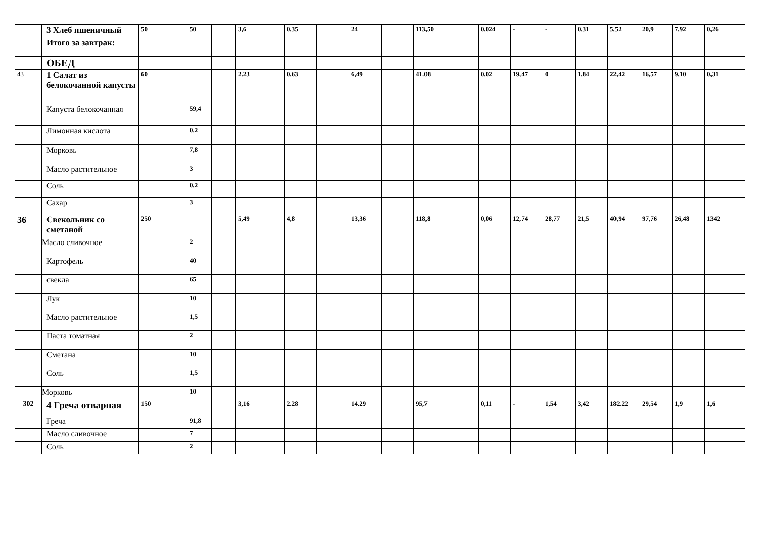| | 3 Хлеб пшеничный | 50 | | 50 | | 3,6 | | 0,35 | | 24 | | 113,50 | | 0,024 | - | - | 0,31 | 5,52 | 20,9 | 7,92 | 0,26 |
| | Итого за завтрак: | | | | | | | | | | | | | | | | | | | | |
| | ОБЕД | | | | | | | | | | | | | | | | | | | | |
| 43 | 1 Салат из белокочанной капусты | 60 | | | | 2.23 | | 0,63 | | 6,49 | | 41.08 | | 0,02 | 19,47 | 0 | 1,84 | 22,42 | 16,57 | 9,10 | 0,31 |
| | Капуста белокочанная | | | 59,4 | | | | | | | | | | | | | | | | | |
| | Лимонная кислота | | | 0.2 | | | | | | | | | | | | | | | | | |
| | Морковь | | | 7,8 | | | | | | | | | | | | | | | | | |
| | Масло растительное | | | 3 | | | | | | | | | | | | | | | | | |
| | Соль | | | 0,2 | | | | | | | | | | | | | | | | | |
| | Сахар | | | 3 | | | | | | | | | | | | | | | | | |
| 36 | Свекольник со сметаной | 250 | | | | 5,49 | | 4,8 | | 13,36 | | 118,8 | | 0,06 | 12,74 | 28,77 | 21,5 | 40,94 | 97,76 | 26,48 | 1342 |
| | Масло сливочное | | | 2 | | | | | | | | | | | | | | | | | |
| | Картофель | | | 40 | | | | | | | | | | | | | | | | | |
| | свекла | | | 65 | | | | | | | | | | | | | | | | | |
| | Лук | | | 10 | | | | | | | | | | | | | | | | | |
| | Масло растительное | | | 1,5 | | | | | | | | | | | | | | | | | |
| | Паста томатная | | | 2 | | | | | | | | | | | | | | | | | |
| | Сметана | | | 10 | | | | | | | | | | | | | | | | | |
| | Соль | | | 1,5 | | | | | | | | | | | | | | | | | |
| | Морковь | | | 10 | | | | | | | | | | | | | | | | | |
| 302 | 4 Греча отварная | 150 | | | | 3,16 | | 2.28 | | 14.29 | | 95,7 | | 0,11 | - | 1,54 | 3,42 | 182.22 | 29,54 | 1,9 | 1,6 |
| | Греча | | | 91,8 | | | | | | | | | | | | | | | | | |
| | Масло сливочное | | | 7 | | | | | | | | | | | | | | | | | |
| | Соль | | | 2 | | | | | | | | | | | | | | | | | |